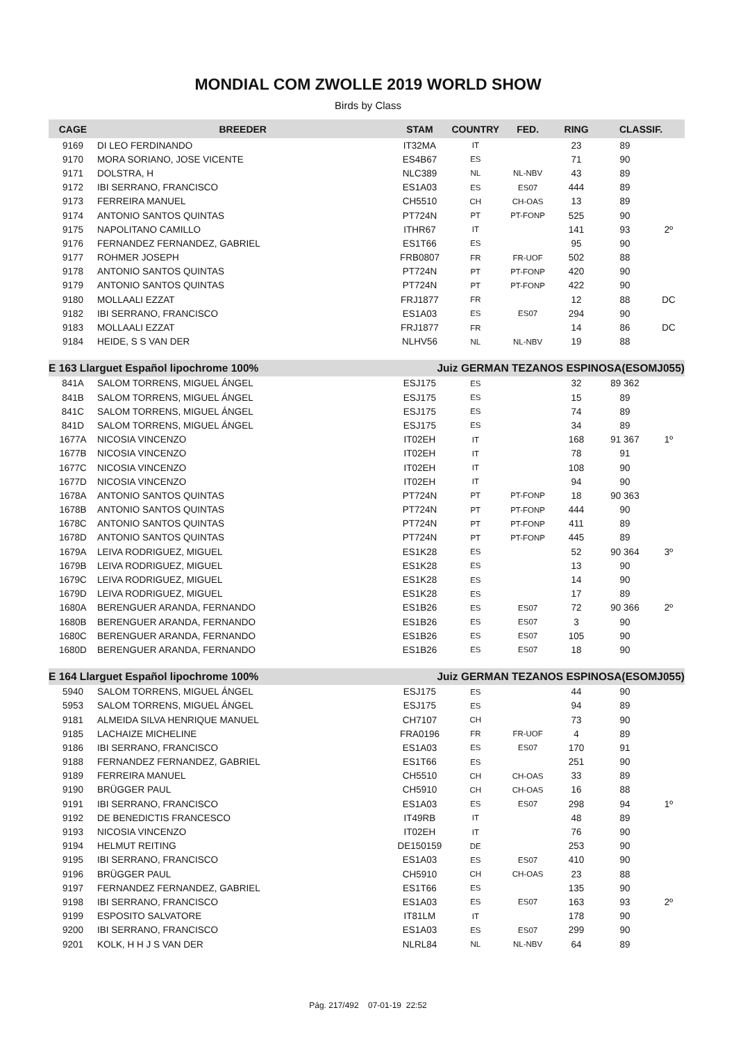MONDIAL COM ZWOLLE 2019 WORLD SHOW
Birds by Class
| CAGE | BREEDER | STAM | COUNTRY | FED. | RING | CLASSIF. | |
| --- | --- | --- | --- | --- | --- | --- | --- |
| 9169 | DI LEO FERDINANDO | IT32MA | IT | | 23 | 89 | |
| 9170 | MORA SORIANO, JOSE VICENTE | ES4B67 | ES | | 71 | 90 | |
| 9171 | DOLSTRA, H | NLC389 | NL | NL-NBV | 43 | 89 | |
| 9172 | IBI SERRANO, FRANCISCO | ES1A03 | ES | ES07 | 444 | 89 | |
| 9173 | FERREIRA MANUEL | CH5510 | CH | CH-OAS | 13 | 89 | |
| 9174 | ANTONIO SANTOS QUINTAS | PT724N | PT | PT-FONP | 525 | 90 | |
| 9175 | NAPOLITANO CAMILLO | ITHR67 | IT | | 141 | 93 | 2º |
| 9176 | FERNANDEZ FERNANDEZ, GABRIEL | ES1T66 | ES | | 95 | 90 | |
| 9177 | ROHMER JOSEPH | FRB0807 | FR | FR-UOF | 502 | 88 | |
| 9178 | ANTONIO SANTOS QUINTAS | PT724N | PT | PT-FONP | 420 | 90 | |
| 9179 | ANTONIO SANTOS QUINTAS | PT724N | PT | PT-FONP | 422 | 90 | |
| 9180 | MOLLAALI EZZAT | FRJ1877 | FR | | 12 | 88 | DC |
| 9182 | IBI SERRANO, FRANCISCO | ES1A03 | ES | ES07 | 294 | 90 | |
| 9183 | MOLLAALI EZZAT | FRJ1877 | FR | | 14 | 86 | DC |
| 9184 | HEIDE, S S VAN DER | NLHV56 | NL | NL-NBV | 19 | 88 | |
| E 163 Llarguet Español lipochrome 100% | | Juiz GERMAN TEZANOS ESPINOSA(ESOMJ055) | | | | | |
| 841A | SALOM TORRENS, MIGUEL ÁNGEL | ESJ175 | ES | | 32 | 89 362 | |
| 841B | SALOM TORRENS, MIGUEL ÁNGEL | ESJ175 | ES | | 15 | 89 | |
| 841C | SALOM TORRENS, MIGUEL ÁNGEL | ESJ175 | ES | | 74 | 89 | |
| 841D | SALOM TORRENS, MIGUEL ÁNGEL | ESJ175 | ES | | 34 | 89 | |
| 1677A | NICOSIA VINCENZO | IT02EH | IT | | 168 | 91 367 | 1º |
| 1677B | NICOSIA VINCENZO | IT02EH | IT | | 78 | 91 | |
| 1677C | NICOSIA VINCENZO | IT02EH | IT | | 108 | 90 | |
| 1677D | NICOSIA VINCENZO | IT02EH | IT | | 94 | 90 | |
| 1678A | ANTONIO SANTOS QUINTAS | PT724N | PT | PT-FONP | 18 | 90 363 | |
| 1678B | ANTONIO SANTOS QUINTAS | PT724N | PT | PT-FONP | 444 | 90 | |
| 1678C | ANTONIO SANTOS QUINTAS | PT724N | PT | PT-FONP | 411 | 89 | |
| 1678D | ANTONIO SANTOS QUINTAS | PT724N | PT | PT-FONP | 445 | 89 | |
| 1679A | LEIVA RODRIGUEZ, MIGUEL | ES1K28 | ES | | 52 | 90 364 | 3º |
| 1679B | LEIVA RODRIGUEZ, MIGUEL | ES1K28 | ES | | 13 | 90 | |
| 1679C | LEIVA RODRIGUEZ, MIGUEL | ES1K28 | ES | | 14 | 90 | |
| 1679D | LEIVA RODRIGUEZ, MIGUEL | ES1K28 | ES | | 17 | 89 | |
| 1680A | BERENGUER ARANDA, FERNANDO | ES1B26 | ES | ES07 | 72 | 90 366 | 2º |
| 1680B | BERENGUER ARANDA, FERNANDO | ES1B26 | ES | ES07 | 3 | 90 | |
| 1680C | BERENGUER ARANDA, FERNANDO | ES1B26 | ES | ES07 | 105 | 90 | |
| 1680D | BERENGUER ARANDA, FERNANDO | ES1B26 | ES | ES07 | 18 | 90 | |
| E 164 Llarguet Español lipochrome 100% | | Juiz GERMAN TEZANOS ESPINOSA(ESOMJ055) | | | | | |
| 5940 | SALOM TORRENS, MIGUEL ÁNGEL | ESJ175 | ES | | 44 | 90 | |
| 5953 | SALOM TORRENS, MIGUEL ÁNGEL | ESJ175 | ES | | 94 | 89 | |
| 9181 | ALMEIDA SILVA HENRIQUE MANUEL | CH7107 | CH | | 73 | 90 | |
| 9185 | LACHAIZE MICHELINE | FRA0196 | FR | FR-UOF | 4 | 89 | |
| 9186 | IBI SERRANO, FRANCISCO | ES1A03 | ES | ES07 | 170 | 91 | |
| 9188 | FERNANDEZ FERNANDEZ, GABRIEL | ES1T66 | ES | | 251 | 90 | |
| 9189 | FERREIRA MANUEL | CH5510 | CH | CH-OAS | 33 | 89 | |
| 9190 | BRÜGGER PAUL | CH5910 | CH | CH-OAS | 16 | 88 | |
| 9191 | IBI SERRANO, FRANCISCO | ES1A03 | ES | ES07 | 298 | 94 | 1º |
| 9192 | DE BENEDICTIS FRANCESCO | IT49RB | IT | | 48 | 89 | |
| 9193 | NICOSIA VINCENZO | IT02EH | IT | | 76 | 90 | |
| 9194 | HELMUT REITING | DE150159 | DE | | 253 | 90 | |
| 9195 | IBI SERRANO, FRANCISCO | ES1A03 | ES | ES07 | 410 | 90 | |
| 9196 | BRÜGGER PAUL | CH5910 | CH | CH-OAS | 23 | 88 | |
| 9197 | FERNANDEZ FERNANDEZ, GABRIEL | ES1T66 | ES | | 135 | 90 | |
| 9198 | IBI SERRANO, FRANCISCO | ES1A03 | ES | ES07 | 163 | 93 | 2º |
| 9199 | ESPOSITO SALVATORE | IT81LM | IT | | 178 | 90 | |
| 9200 | IBI SERRANO, FRANCISCO | ES1A03 | ES | ES07 | 299 | 90 | |
| 9201 | KOLK, H H J S VAN DER | NLRL84 | NL | NL-NBV | 64 | 89 | |
Pág. 217/492 07-01-19 22:52